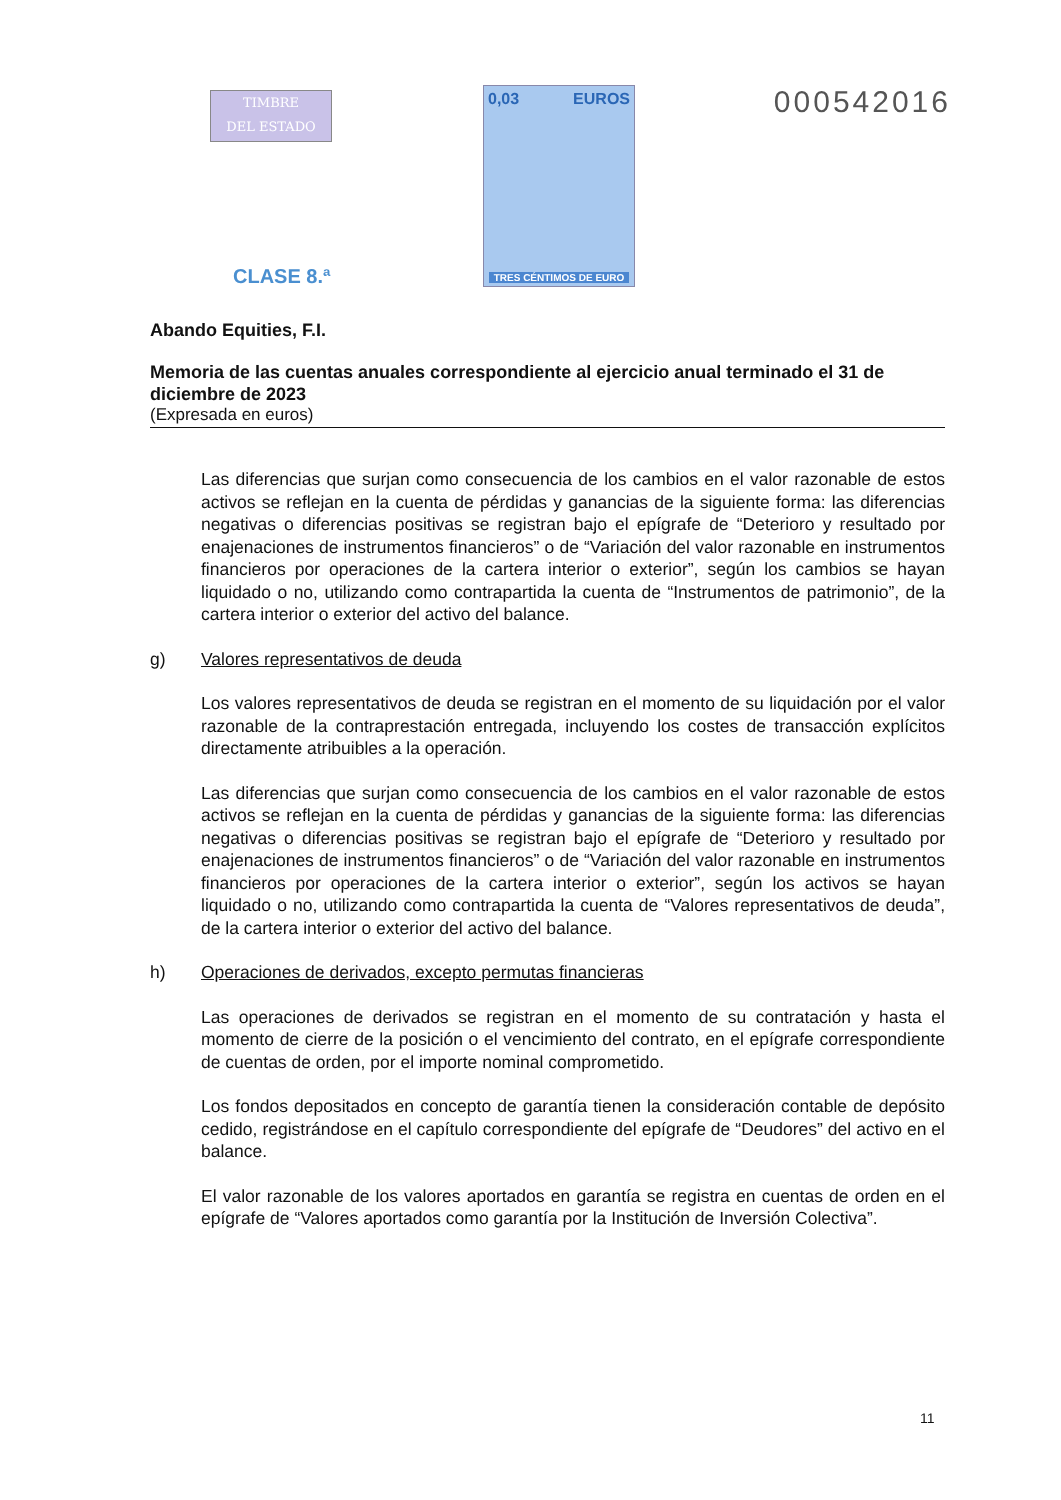TIMBRE
DEL ESTADO
0,03 EUROS
TRES CÉNTIMOS DE EURO
000542016
CLASE 8.ª
Abando Equities, F.I.
Memoria de las cuentas anuales correspondiente al ejercicio anual terminado el 31 de diciembre de 2023
(Expresada en euros)
Las diferencias que surjan como consecuencia de los cambios en el valor razonable de estos activos se reflejan en la cuenta de pérdidas y ganancias de la siguiente forma: las diferencias negativas o diferencias positivas se registran bajo el epígrafe de “Deterioro y resultado por enajenaciones de instrumentos financieros” o de “Variación del valor razonable en instrumentos financieros por operaciones de la cartera interior o exterior”, según los cambios se hayan liquidado o no, utilizando como contrapartida la cuenta de “Instrumentos de patrimonio”, de la cartera interior o exterior del activo del balance.
g) Valores representativos de deuda
Los valores representativos de deuda se registran en el momento de su liquidación por el valor razonable de la contraprestación entregada, incluyendo los costes de transacción explícitos directamente atribuibles a la operación.
Las diferencias que surjan como consecuencia de los cambios en el valor razonable de estos activos se reflejan en la cuenta de pérdidas y ganancias de la siguiente forma: las diferencias negativas o diferencias positivas se registran bajo el epígrafe de “Deterioro y resultado por enajenaciones de instrumentos financieros” o de “Variación del valor razonable en instrumentos financieros por operaciones de la cartera interior o exterior”, según los activos se hayan liquidado o no, utilizando como contrapartida la cuenta de “Valores representativos de deuda”, de la cartera interior o exterior del activo del balance.
h) Operaciones de derivados, excepto permutas financieras
Las operaciones de derivados se registran en el momento de su contratación y hasta el momento de cierre de la posición o el vencimiento del contrato, en el epígrafe correspondiente de cuentas de orden, por el importe nominal comprometido.
Los fondos depositados en concepto de garantía tienen la consideración contable de depósito cedido, registrándose en el capítulo correspondiente del epígrafe de “Deudores” del activo en el balance.
El valor razonable de los valores aportados en garantía se registra en cuentas de orden en el epígrafe de “Valores aportados como garantía por la Institución de Inversión Colectiva”.
11